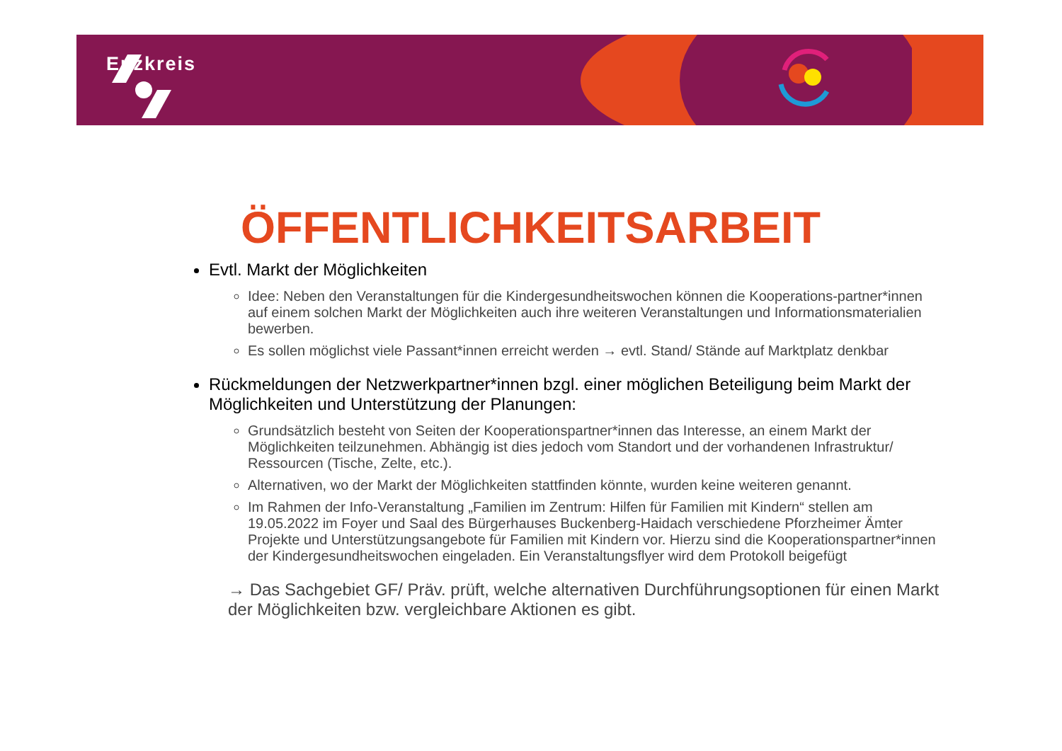Enzkreis
ÖFFENTLICHKEITSARBEIT
Evtl. Markt der Möglichkeiten
Idee: Neben den Veranstaltungen für die Kindergesundheitswochen können die Kooperations-partner*innen auf einem solchen Markt der Möglichkeiten auch ihre weiteren Veranstaltungen und Informationsmaterialien bewerben.
Es sollen möglichst viele Passant*innen erreicht werden → evtl. Stand/ Stände auf Marktplatz denkbar
Rückmeldungen der Netzwerkpartner*innen bzgl. einer möglichen Beteiligung beim Markt der Möglichkeiten und Unterstützung der Planungen:
Grundsätzlich besteht von Seiten der Kooperationspartner*innen das Interesse, an einem Markt der Möglichkeiten teilzunehmen. Abhängig ist dies jedoch vom Standort und der vorhandenen Infrastruktur/ Ressourcen (Tische, Zelte, etc.).
Alternativen, wo der Markt der Möglichkeiten stattfinden könnte, wurden keine weiteren genannt.
Im Rahmen der Info-Veranstaltung „Familien im Zentrum: Hilfen für Familien mit Kindern“ stellen am 19.05.2022 im Foyer und Saal des Bürgerhauses Buckenberg-Haidach verschiedene Pforzheimer Ämter Projekte und Unterstützungsangebote für Familien mit Kindern vor. Hierzu sind die Kooperationspartner*innen der Kindergesundheitswochen eingeladen. Ein Veranstaltungsflyer wird dem Protokoll beigefügt
→ Das Sachgebiet GF/ Präv. prüft, welche alternativen Durchführungsoptionen für einen Markt der Möglichkeiten bzw. vergleichbare Aktionen es gibt.